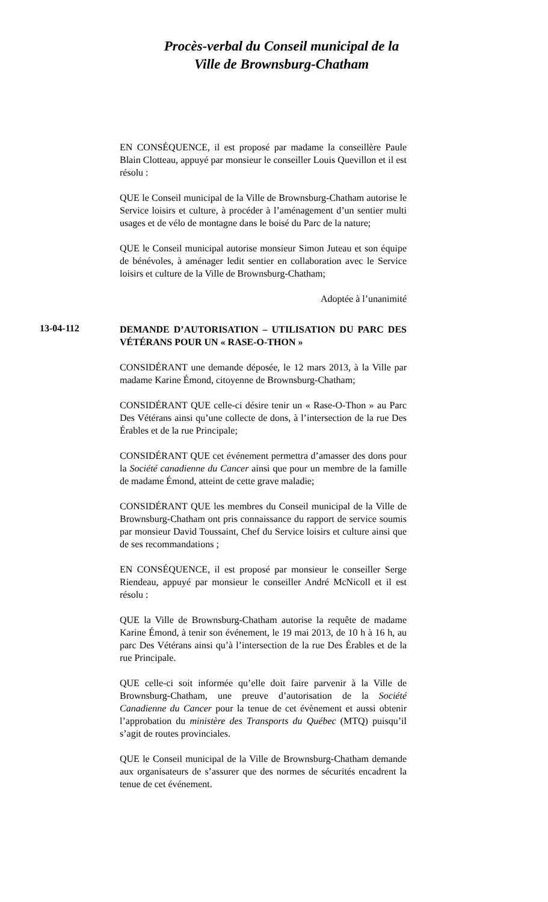Procès-verbal du Conseil municipal de la
Ville de Brownsburg-Chatham
EN CONSÉQUENCE, il est proposé par madame la conseillère Paule Blain Clotteau, appuyé par monsieur le conseiller Louis Quevillon et il est résolu :
QUE le Conseil municipal de la Ville de Brownsburg-Chatham autorise le Service loisirs et culture, à procéder à l’aménagement d’un sentier multi usages et de vélo de montagne dans le boisé du Parc de la nature;
QUE le Conseil municipal autorise monsieur Simon Juteau et son équipe de bénévoles, à aménager ledit sentier en collaboration avec le Service loisirs et culture de la Ville de Brownsburg-Chatham;
Adoptée à l’unanimité
13-04-112
DEMANDE D’AUTORISATION – UTILISATION DU PARC DES VÉTÉRANS POUR UN « RASE-O-THON »
CONSIDÉRANT une demande déposée, le 12 mars 2013, à la Ville par madame Karine Émond, citoyenne de Brownsburg-Chatham;
CONSIDÉRANT QUE celle-ci désire tenir un « Rase-O-Thon » au Parc Des Vétérans ainsi qu’une collecte de dons, à l’intersection de la rue Des Érables et de la rue Principale;
CONSIDÉRANT QUE cet événement permettra d’amasser des dons pour la Société canadienne du Cancer ainsi que pour un membre de la famille de madame Émond, atteint de cette grave maladie;
CONSIDÉRANT QUE les membres du Conseil municipal de la Ville de Brownsburg-Chatham ont pris connaissance du rapport de service soumis par monsieur David Toussaint, Chef du Service loisirs et culture ainsi que de ses recommandations ;
EN CONSÉQUENCE, il est proposé par monsieur le conseiller Serge Riendeau, appuyé par monsieur le conseiller André McNicoll et il est résolu :
QUE la Ville de Brownsburg-Chatham autorise la requête de madame Karine Émond, à tenir son événement, le 19 mai 2013, de 10 h à 16 h, au parc Des Vétérans ainsi qu’à l’intersection de la rue Des Érables et de la rue Principale.
QUE celle-ci soit informée qu’elle doit faire parvenir à la Ville de Brownsburg-Chatham, une preuve d’autorisation de la Société Canadienne du Cancer pour la tenue de cet évènement et aussi obtenir l’approbation du ministère des Transports du Québec (MTQ) puisqu’il s’agit de routes provinciales.
QUE le Conseil municipal de la Ville de Brownsburg-Chatham demande aux organisateurs de s’assurer que des normes de sécurités encadrent la tenue de cet événement.